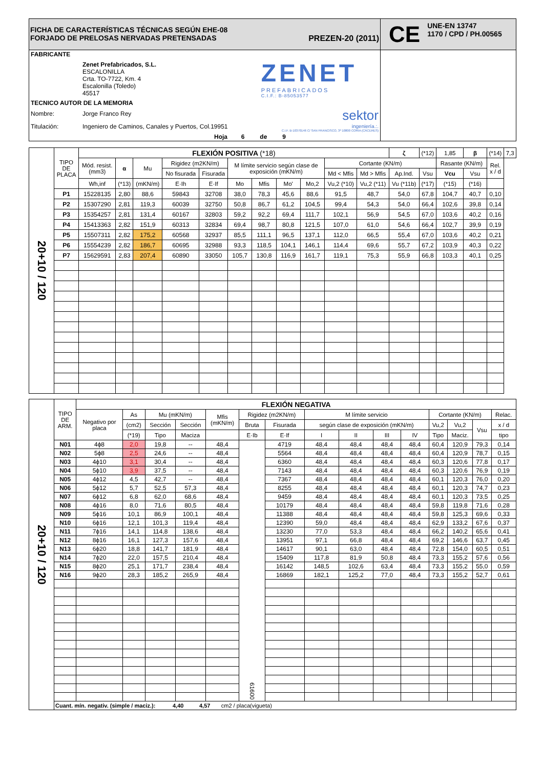| FICHA DE CARACTERÍSTICAS TÉCNICAS SEGÚN EHE-08 FORJADO DE PRELOSAS NERVADAS PRETENSADAS PREZEN-20 (2011) | CE UNE-EN 13747 1170 / CPD / PH.00565 |
| / FABRICANTE / / / / / Zenet Prefabricados, S.L. ESCALONILLA Crta. TO-7722, Km. 4 Escalonilla (Toledo) 45517 / ZENET PREFABRICADOS C.I.F.: B-85053577 / / TECNICO AUTOR DE LA MEMORIA / / / / Nombre: / Jorge Franco Rey / sektor ingeniería.:. C.I.F. B-10370146 C/ SAN FRANCISCO, 3ª 10800 CORIA (CÁCERES) / / Titulación: / Ingeniero de Caminos, Canales y Puertos, Col.19951 / / / / Hoja 6 de 9 / / | |
| 20+10 / 120 | TIPO DE PLACA | FLEXIÓN POSITIVA (*18) | | | | | | | | | | | ζ | (*12) | 1,85 | β | (*14) | 7,3 |
| | | Mód. resist. (mm3) | α | Mu | Rigidez (m2KN/m) | | M límite servicio según clase de exposición (mKN/m) | | | | Cortante (KN/m) | | | | Rasante (KN/m) | | Rel. x / d | |
| | | | | | No fisurada | Fisurada | | | | | Md < Mfis | Md > Mfis | Ap.Ind. | Vsu | Vcu | Vsu | | |
| | | Wh,inf | (*13) | (mKN/m) | E·Ih | E·If | Mo | Mfis | Mo' | Mo,2 | Vu,2 (*10) | Vu,2 (*11) | Vu (*11b) | (*17) | (*15) | (*16) | | |
| | P1 | 15228135 | 2,80 | 88,6 | 59843 | 32708 | 38,0 | 78,3 | 45,6 | 88,6 | 91,5 | 48,7 | 54,0 | 67,8 | 104,7 | 40,7 | 0,10 | |
| | P2 | 15307290 | 2,81 | 119,3 | 60039 | 32750 | 50,8 | 86,7 | 61,2 | 104,5 | 99,4 | 54,3 | 54,0 | 66,4 | 102,6 | 39,8 | 0,14 | |
| | P3 | 15354257 | 2,81 | 131,4 | 60167 | 32803 | 59,2 | 92,2 | 69,4 | 111,7 | 102,1 | 56,9 | 54,5 | 67,0 | 103,6 | 40,2 | 0,16 | |
| | P4 | 15413363 | 2,82 | 151,9 | 60313 | 32834 | 69,4 | 98,7 | 80,8 | 121,5 | 107,0 | 61,0 | 54,6 | 66,4 | 102,7 | 39,9 | 0,19 | |
| | P5 | 15507311 | 2,82 | 175,2 | 60568 | 32937 | 85,5 | 111,1 | 96,5 | 137,1 | 112,0 | 66,5 | 55,4 | 67,0 | 103,6 | 40,2 | 0,21 | |
| | P6 | 15554239 | 2,82 | 186,7 | 60695 | 32988 | 93,3 | 118,5 | 104,1 | 146,1 | 114,4 | 69,6 | 55,7 | 67,2 | 103,9 | 40,3 | 0,22 | |
| | P7 | 15629591 | 2,83 | 207,4 | 60890 | 33050 | 105,7 | 130,8 | 116,9 | 161,7 | 119,1 | 75,3 | 55,9 | 66,8 | 103,3 | 40,1 | 0,25 | |
| 20+10 / 120 | TIPO DE ARM. | FLEXIÓN NEGATIVA | | | | | | | | | | | | | | |
| | | Negativo por placa | As | Mu (mKN/m) | | Mfis (mKN/m) | Rigidez (m2KN/m) | | M límite servicio | | | | Cortante (KN/m) | | | Relac. |
| | | | (cm2) | Sección | Sección | | Bruta | Fisurada | según clase de exposición (mKN/m) | | | | Vu,2 | Vu,2 | Vsu | x / d |
| | | | (*19) | Tipo | Maciza | | E·Ib | E·If | I | II | III | IV | Tipo | Maciz. | | tipo |
| | N01 | 4ϕ8 | 2,0 | 19,8 | -- | 48,4 | 61600 | 4719 | 48,4 | 48,4 | 48,4 | 48,4 | 60,4 | 120,9 | 79,3 | 0,14 |
| | N02 | 5ϕ8 | 2,5 | 24,6 | -- | 48,4 | | 5564 | 48,4 | 48,4 | 48,4 | 48,4 | 60,4 | 120,9 | 78,7 | 0,15 |
| | N03 | 4ϕ10 | 3,1 | 30,4 | -- | 48,4 | | 6360 | 48,4 | 48,4 | 48,4 | 48,4 | 60,3 | 120,6 | 77,8 | 0,17 |
| | N04 | 5ϕ10 | 3,9 | 37,5 | -- | 48,4 | | 7143 | 48,4 | 48,4 | 48,4 | 48,4 | 60,3 | 120,6 | 76,9 | 0,19 |
| | N05 | 4ϕ12 | 4,5 | 42,7 | -- | 48,4 | | 7367 | 48,4 | 48,4 | 48,4 | 48,4 | 60,1 | 120,3 | 76,0 | 0,20 |
| | N06 | 5ϕ12 | 5,7 | 52,5 | 57,3 | 48,4 | | 8255 | 48,4 | 48,4 | 48,4 | 48,4 | 60,1 | 120,3 | 74,7 | 0,23 |
| | N07 | 6ϕ12 | 6,8 | 62,0 | 68,6 | 48,4 | | 9459 | 48,4 | 48,4 | 48,4 | 48,4 | 60,1 | 120,3 | 73,5 | 0,25 |
| | N08 | 4ϕ16 | 8,0 | 71,6 | 80,5 | 48,4 | | 10179 | 48,4 | 48,4 | 48,4 | 48,4 | 59,8 | 119,8 | 71,6 | 0,28 |
| | N09 | 5ϕ16 | 10,1 | 86,9 | 100,1 | 48,4 | | 11388 | 48,4 | 48,4 | 48,4 | 48,4 | 59,8 | 125,3 | 69,6 | 0,33 |
| | N10 | 6ϕ16 | 12,1 | 101,3 | 119,4 | 48,4 | | 12390 | 59,0 | 48,4 | 48,4 | 48,4 | 62,9 | 133,2 | 67,6 | 0,37 |
| | N11 | 7ϕ16 | 14,1 | 114,8 | 138,6 | 48,4 | | 13230 | 77,0 | 53,3 | 48,4 | 48,4 | 66,2 | 140,2 | 65,6 | 0,41 |
| | N12 | 8ϕ16 | 16,1 | 127,3 | 157,6 | 48,4 | | 13951 | 97,1 | 66,8 | 48,4 | 48,4 | 69,2 | 146,6 | 63,7 | 0,45 |
| | N13 | 6ϕ20 | 18,8 | 141,7 | 181,9 | 48,4 | | 14617 | 90,1 | 63,0 | 48,4 | 48,4 | 72,8 | 154,0 | 60,5 | 0,51 |
| | N14 | 7ϕ20 | 22,0 | 157,5 | 210,4 | 48,4 | | 15409 | 117,8 | 81,9 | 50,8 | 48,4 | 73,3 | 155,2 | 57,6 | 0,56 |
| | N15 | 8ϕ20 | 25,1 | 171,7 | 238,4 | 48,4 | | 16142 | 148,5 | 102,6 | 63,4 | 48,4 | 73,3 | 155,2 | 55,0 | 0,59 |
| | N16 | 9ϕ20 | 28,3 | 185,2 | 265,9 | 48,4 | | 16869 | 182,1 | 125,2 | 77,0 | 48,4 | 73,3 | 155,2 | 52,7 | 0,61 |
| | Cuant. mín. negativ. (simple / maciz.): 4,40 4,57 cm2 / placa(vigueta) | | | | | | | | | | | | | | | |